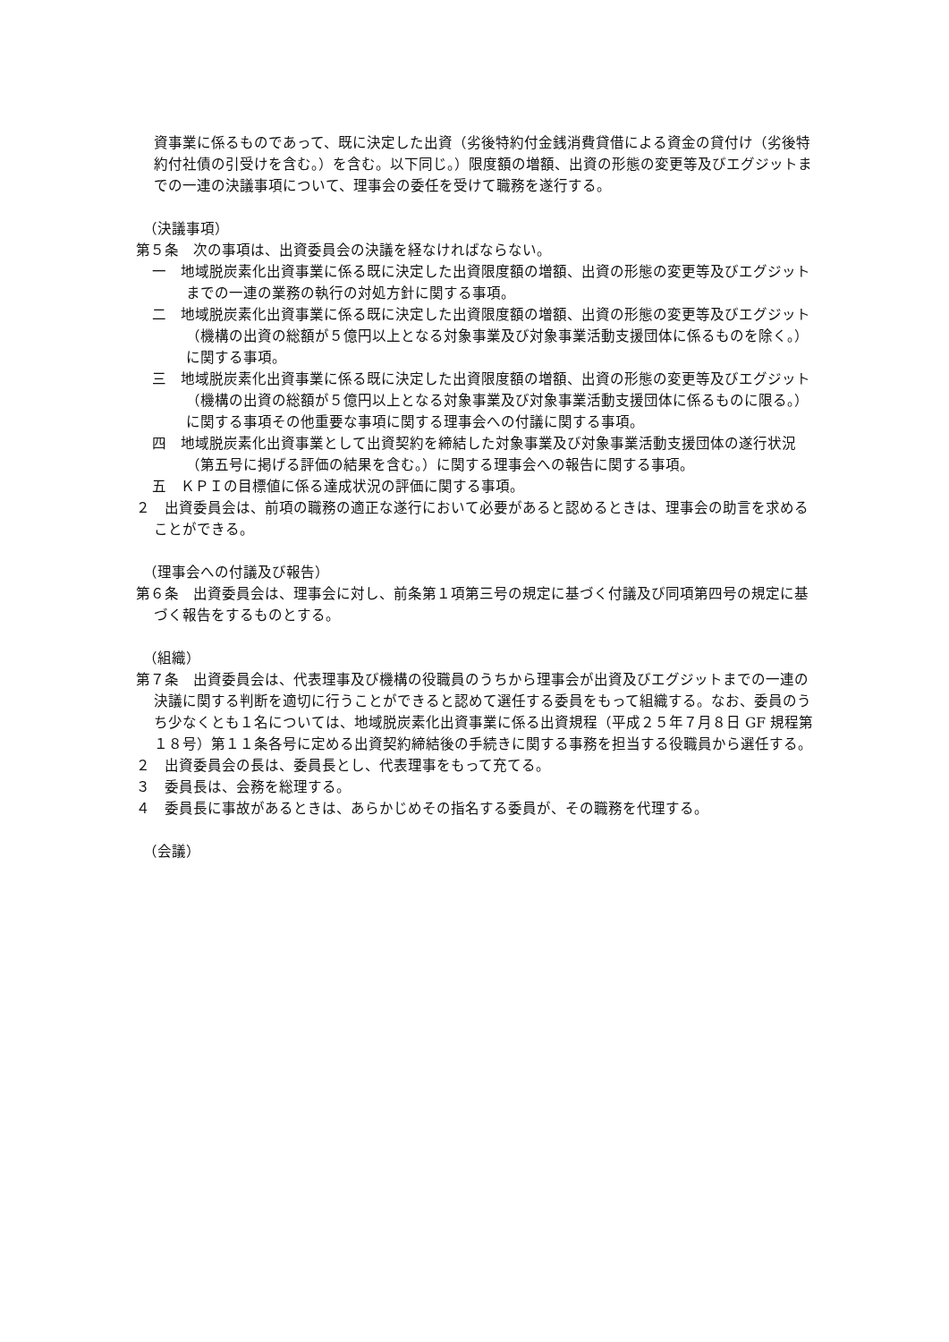資事業に係るものであって、既に決定した出資（劣後特約付金銭消費貸借による資金の貸付け（劣後特約付社債の引受けを含む。）を含む。以下同じ。）限度額の増額、出資の形態の変更等及びエグジットまでの一連の決議事項について、理事会の委任を受けて職務を遂行する。
（決議事項）
第５条　次の事項は、出資委員会の決議を経なければならない。
一　地域脱炭素化出資事業に係る既に決定した出資限度額の増額、出資の形態の変更等及びエグジットまでの一連の業務の執行の対処方針に関する事項。
二　地域脱炭素化出資事業に係る既に決定した出資限度額の増額、出資の形態の変更等及びエグジット（機構の出資の総額が５億円以上となる対象事業及び対象事業活動支援団体に係るものを除く。）に関する事項。
三　地域脱炭素化出資事業に係る既に決定した出資限度額の増額、出資の形態の変更等及びエグジット（機構の出資の総額が５億円以上となる対象事業及び対象事業活動支援団体に係るものに限る。）に関する事項その他重要な事項に関する理事会への付議に関する事項。
四　地域脱炭素化出資事業として出資契約を締結した対象事業及び対象事業活動支援団体の遂行状況（第五号に掲げる評価の結果を含む。）に関する理事会への報告に関する事項。
五　ＫＰＩの目標値に係る達成状況の評価に関する事項。
２　出資委員会は、前項の職務の適正な遂行において必要があると認めるときは、理事会の助言を求めることができる。
（理事会への付議及び報告）
第６条　出資委員会は、理事会に対し、前条第１項第三号の規定に基づく付議及び同項第四号の規定に基づく報告をするものとする。
（組織）
第７条　出資委員会は、代表理事及び機構の役職員のうちから理事会が出資及びエグジットまでの一連の決議に関する判断を適切に行うことができると認めて選任する委員をもって組織する。なお、委員のうち少なくとも１名については、地域脱炭素化出資事業に係る出資規程（平成２５年７月８日 GF 規程第１８号）第１１条各号に定める出資契約締結後の手続きに関する事務を担当する役職員から選任する。
２　出資委員会の長は、委員長とし、代表理事をもって充てる。
３　委員長は、会務を総理する。
４　委員長に事故があるときは、あらかじめその指名する委員が、その職務を代理する。
（会議）